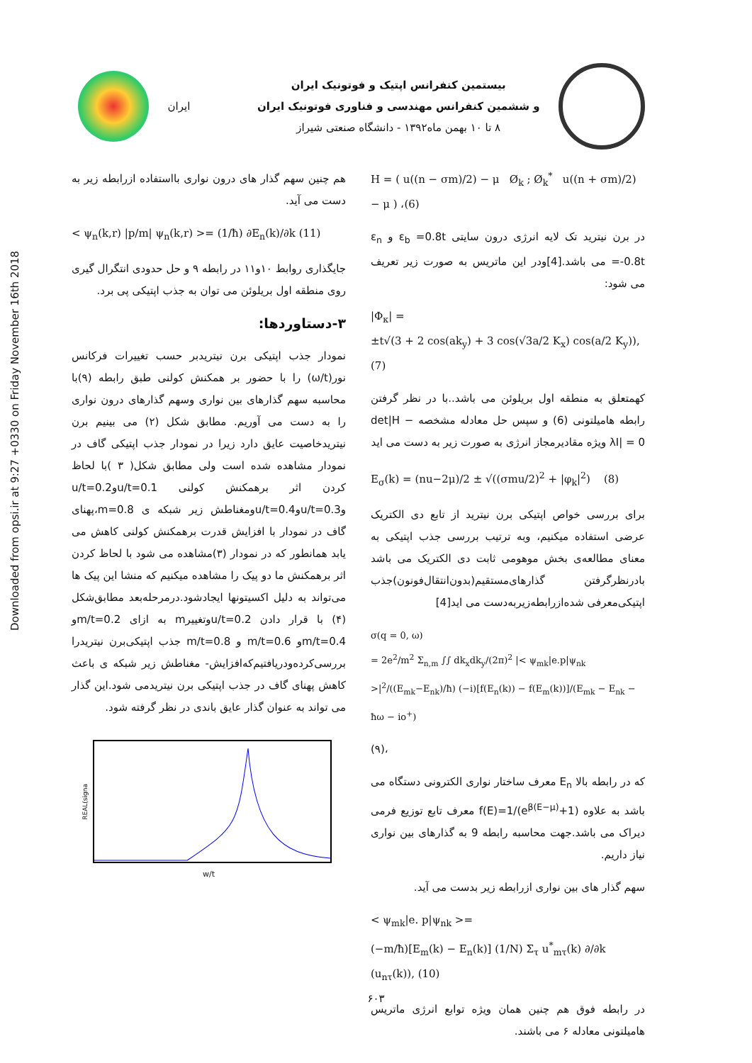Downloaded from opsi.ir at 9:27 +0330 on Friday November 16th 2018
ایران
بیستمین کنفرانس اپتیک و فوتونیک ایران
و ششمین کنفرانس مهندسی و فناوری فوتونیک ایران
۸ تا ۱۰ بهمن ماه۱۳۹۲ - دانشگاه صنعتی شیراز
H = ( u((n − σm)/2) − μ Ø<sub>k</sub> ; Ø<sub>k</sub><sup>*</sup> u((n + σm)/2) − μ ) ،(6)
در برن نیترید تک لایه انرژی درون سایتی ε<sub>b</sub> =0.8t و ε<sub>n</sub> =-0.8t می باشد.[4]ودر این ماتریس به صورت زیر تعریف می شود:
|Φ<sub>κ</sub>| =
±t√(3 + 2 cos(ak<sub>y</sub>) + 3 cos(√3a/2 K<sub>x</sub>) cos(a/2 K<sub>y</sub>)),(7)
کهمتعلق به منطقه اول بریلوئن می باشد..با در نظر گرفتن رابطه هامیلتونی (6) و سپس حل معادله مشخصه det|H − λI| = 0 ویژه مقادیرمجاز انرژی به صورت زیر به دست می اید
E<sub>σ</sub>(k) = (nu−2μ)/2 ± √((σmu/2)<sup>2</sup> + |φ<sub>k</sub>|<sup>2</sup>) (8)
برای بررسی خواص اپتیکی برن نیترید از تابع دی الکتریک عرضی استفاده میکنیم، وبه ترتیب بررسی جذب اپتیکی به معنای مطالعه‌ی بخش موهومی ثابت دی الکتریک می باشد بادرنظرگرفتن گذارهای‌مستقیم(بدون‌انتقال‌فونون)جذب اپتیکی‌معرفی شده‌ازرابطه‌زیربه‌دست می اید[4]
σ(q = 0, ω)
= 2e<sup>2</sup>/m<sup>2</sup> Σ<sub>n,m</sub> ∫∫ dk<sub>x</sub>dk<sub>y</sub>/(2π)<sup>2</sup> |< ψ<sub>mk</sub>|e.p|ψ<sub>nk</sub> >|<sup>2</sup>/((E<sub>mk</sub>−E<sub>nk</sub>)/ħ) (−i)[f(E<sub>n</sub>(k)) − f(E<sub>m</sub>(k))]/(E<sub>mk</sub> − E<sub>nk</sub> − ħω − io<sup>+</sup>)
،(۹)
که در رابطه بالا E<sub>n</sub> معرف ساختار نواری الکترونی دستگاه می باشد به علاوه f(E)=1/(e<sup>β(E−μ)</sup>+1) معرف تابع توزیع فرمی دیراک می باشد.جهت محاسبه رابطه 9 به گذارهای بین نواری نیاز داریم.
سهم گذار های بین نواری ازرابطه زیر بدست می آید.
< ψ<sub>mk</sub>|e. p|ψ<sub>nk</sub> >=
(−m/ħ)[E<sub>m</sub>(k) − E<sub>n</sub>(k)] (1/N) Σ<sub>τ</sub> u<sup>*</sup><sub>mτ</sub>(k) ∂/∂k (u<sub>nτ</sub>(k)), (10)
در رابطه فوق هم چنین همان ویژه توابع انرژی ماتریس هامیلتونی معادله ۶ می باشند.
هم چنین سهم گذار های درون نواری بااستفاده ازرابطه زیر به دست می آید.
< ψ<sub>n</sub>(k,r) |p/m| ψ<sub>n</sub>(k,r) >= (1/ħ) ∂E<sub>n</sub>(k)/∂k (11)
جایگذاری روابط ۱۰و۱۱ در رابطه ۹ و حل حدودی انتگرال گیری روی منطقه اول بریلوئن می توان به جذب اپتیکی پی برد.
۳-دستاوردها:
نمودار جذب اپتیکی برن نیتریدبر حسب تغییرات فرکانس نور(ω/t) را با حضور بر همکنش کولنی طبق رابطه (۹)با محاسبه سهم گذارهای بین نواری وسهم گذارهای درون نواری را به دست می آوریم. مطابق شکل (۲) می بینیم برن نیتریدخاصیت عایق دارد زیرا در نمودار جذب اپتیکی گاف در نمودار مشاهده شده است ولی مطابق شکل( ۳ )با لحاظ کردن اثر برهمکنش کولنی u/t=0.1وu/t=0.2 وu/t=0.3وu/t=0.4ومغناطش زیر شبکه ی m=0.8،پهنای گاف در نمودار با افزایش قدرت برهمکنش کولنی کاهش می یابد همانطور که در نمودار (۳)مشاهده می شود با لحاظ کردن اثر برهمکنش ما دو پیک را مشاهده میکنیم که منشا این پیک ها می‌تواند به دلیل اکسیتونها ایجادشود.درمرحله‌بعد مطابق‌شکل (۴) با قرار دادن u/t=0.2وتغییرm به ازای m/t=0.2و m/t=0.4و m/t=0.6 و m/t=0.8 جذب اپتیکی‌برن نیتریدرا بررسی‌کرده‌ودریافتیم‌که‌افزایش- مغناطش زیر شبکه ی باعث کاهش پهنای گاف در جذب اپتیکی برن نیتریدمی شود.این گذار می تواند به عنوان گذار عایق باندی در نظر گرفته شود.
REAL(signa
w/t
۶۰۳